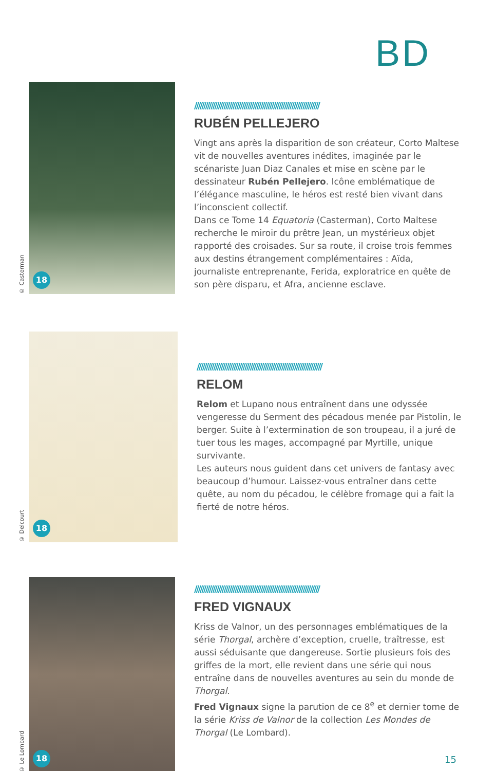BD
© Casterman
18
////////////////////////////////////////////////////////////////////
RUBÉN PELLEJERO
Vingt ans après la disparition de son créateur, Corto Maltese vit de nouvelles aventures inédites, imaginée par le scénariste Juan Diaz Canales et mise en scène par le dessinateur Rubén Pellejero. Icône emblématique de l’élégance masculine, le héros est resté bien vivant dans l’inconscient collectif.
Dans ce Tome 14 Equatoria (Casterman), Corto Maltese recherche le miroir du prêtre Jean, un mystérieux objet rapporté des croisades. Sur sa route, il croise trois femmes aux destins étrangement complémentaires : Aïda, journaliste entreprenante, Ferida, exploratrice en quête de son père disparu, et Afra, ancienne esclave.
© Delcourt
18
////////////////////////////////////////////////////////////////////
RELOM
Relom et Lupano nous entraînent dans une odyssée vengeresse du Serment des pécadous menée par Pistolin, le berger. Suite à l’extermination de son troupeau, il a juré de tuer tous les mages, accompagné par Myrtille, unique survivante.
Les auteurs nous guident dans cet univers de fantasy avec beaucoup d’humour. Laissez-vous entraîner dans cette quête, au nom du pécadou, le célèbre fromage qui a fait la fierté de notre héros.
© Le Lombard
18
////////////////////////////////////////////////////////////////////
FRED VIGNAUX
Kriss de Valnor, un des personnages emblématiques de la série Thorgal, archère d’exception, cruelle, traîtresse, est aussi séduisante que dangereuse. Sortie plusieurs fois des griffes de la mort, elle revient dans une série qui nous entraîne dans de nouvelles aventures au sein du monde de Thorgal.
Fred Vignaux signe la parution de ce 8<sup>e</sup> et dernier tome de la série Kriss de Valnor de la collection Les Mondes de Thorgal (Le Lombard).
15